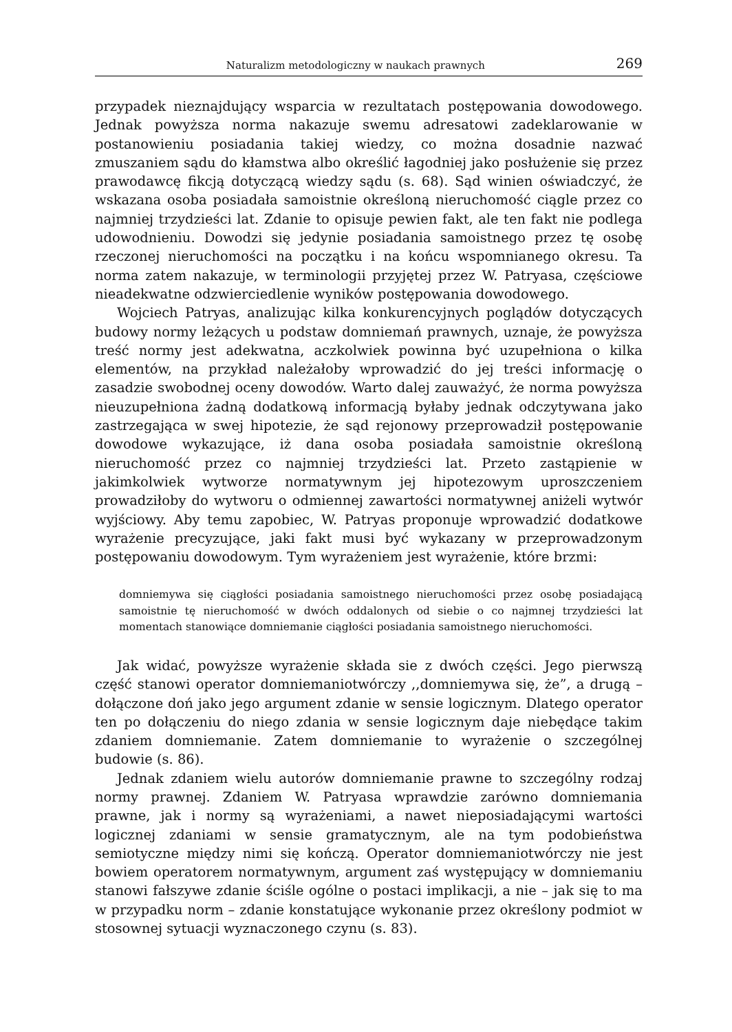Naturalizm metodologiczny w naukach prawnych 269
przypadek nieznajdujący wsparcia w rezultatach postępowania dowodowego. Jednak powyższa norma nakazuje swemu adresatowi zadeklarowanie w postanowieniu posiadania takiej wiedzy, co można dosadnie nazwać zmuszaniem sądu do kłamstwa albo określić łagodniej jako posłużenie się przez prawodawcę fikcją dotyczącą wiedzy sądu (s. 68). Sąd winien oświadczyć, że wskazana osoba posiadała samoistnie określoną nieruchomość ciągle przez co najmniej trzydzieści lat. Zdanie to opisuje pewien fakt, ale ten fakt nie podlega udowodnieniu. Dowodzi się jedynie posiadania samoistnego przez tę osobę rzeczonej nieruchomości na początku i na końcu wspomnianego okresu. Ta norma zatem nakazuje, w terminologii przyjętej przez W. Patryasa, częściowe nieadekwatne odzwierciedlenie wyników postępowania dowodowego.
Wojciech Patryas, analizując kilka konkurencyjnych poglądów dotyczących budowy normy leżących u podstaw domniemań prawnych, uznaje, że powyższa treść normy jest adekwatna, aczkolwiek powinna być uzupełniona o kilka elementów, na przykład należałoby wprowadzić do jej treści informację o zasadzie swobodnej oceny dowodów. Warto dalej zauważyć, że norma powyższa nieuzupełniona żadną dodatkową informacją byłaby jednak odczytywana jako zastrzegająca w swej hipotezie, że sąd rejonowy przeprowadził postępowanie dowodowe wykazujące, iż dana osoba posiadała samoistnie określoną nieruchomość przez co najmniej trzydzieści lat. Przeto zastąpienie w jakimkolwiek wytworze normatywnym jej hipotezowym uproszczeniem prowadziłoby do wytworu o odmiennej zawartości normatywnej aniżeli wytwór wyjściowy. Aby temu zapobiec, W. Patryas proponuje wprowadzić dodatkowe wyrażenie precyzujące, jaki fakt musi być wykazany w przeprowadzonym postępowaniu dowodowym. Tym wyrażeniem jest wyrażenie, które brzmi:
domniemywa się ciągłości posiadania samoistnego nieruchomości przez osobę posiadającą samoistnie tę nieruchomość w dwóch oddalonych od siebie o co najmnej trzydzieści lat momentach stanowiące domniemanie ciągłości posiadania samoistnego nieruchomości.
Jak widać, powyższe wyrażenie składa sie z dwóch części. Jego pierwszą część stanowi operator domniemaniotwórczy ,,domniemywa się, że”, a drugą – dołączone doń jako jego argument zdanie w sensie logicznym. Dlatego operator ten po dołączeniu do niego zdania w sensie logicznym daje niebędące takim zdaniem domniemanie. Zatem domniemanie to wyrażenie o szczególnej budowie (s. 86).
Jednak zdaniem wielu autorów domniemanie prawne to szczególny rodzaj normy prawnej. Zdaniem W. Patryasa wprawdzie zarówno domniemania prawne, jak i normy są wyrażeniami, a nawet nieposiadającymi wartości logicznej zdaniami w sensie gramatycznym, ale na tym podobieństwa semiotyczne między nimi się kończą. Operator domniemaniotwórczy nie jest bowiem operatorem normatywnym, argument zaś występujący w domniemaniu stanowi fałszywe zdanie ściśle ogólne o postaci implikacji, a nie – jak się to ma w przypadku norm – zdanie konstatujące wykonanie przez określony podmiot w stosownej sytuacji wyznaczonego czynu (s. 83).